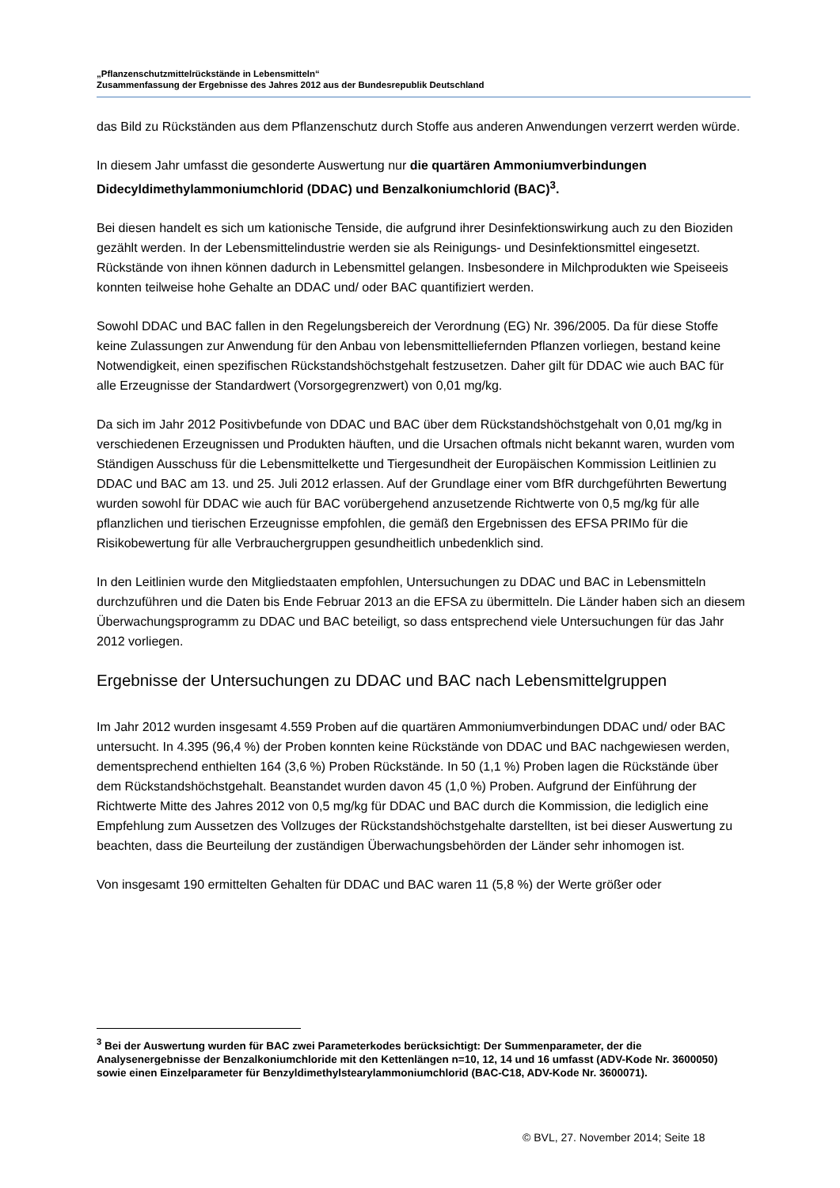„Pflanzenschutzmittelrückstände in Lebensmitteln“
Zusammenfassung der Ergebnisse des Jahres 2012 aus der Bundesrepublik Deutschland
das Bild zu Rückständen aus dem Pflanzenschutz durch Stoffe aus anderen Anwendungen verzerrt werden würde.
In diesem Jahr umfasst die gesonderte Auswertung nur die quartären Ammoniumverbindungen Didecyldimethylammoniumchlorid (DDAC) und Benzalkoniumchlorid (BAC)<sup>3</sup>.
Bei diesen handelt es sich um kationische Tenside, die aufgrund ihrer Desinfektionswirkung auch zu den Bioziden gezählt werden. In der Lebensmittelindustrie werden sie als Reinigungs- und Desinfektionsmittel eingesetzt. Rückstände von ihnen können dadurch in Lebensmittel gelangen. Insbesondere in Milchprodukten wie Speiseeis konnten teilweise hohe Gehalte an DDAC und/ oder BAC quantifiziert werden.
Sowohl DDAC und BAC fallen in den Regelungsbereich der Verordnung (EG) Nr. 396/2005. Da für diese Stoffe keine Zulassungen zur Anwendung für den Anbau von lebensmittelliefernden Pflanzen vorliegen, bestand keine Notwendigkeit, einen spezifischen Rückstandshöchstgehalt festzusetzen. Daher gilt für DDAC wie auch BAC für alle Erzeugnisse der Standardwert (Vorsorgegrenzwert) von 0,01 mg/kg.
Da sich im Jahr 2012 Positivbefunde von DDAC und BAC über dem Rückstandshöchstgehalt von 0,01 mg/kg in verschiedenen Erzeugnissen und Produkten häuften, und die Ursachen oftmals nicht bekannt waren, wurden vom Ständigen Ausschuss für die Lebensmittelkette und Tiergesundheit der Europäischen Kommission Leitlinien zu DDAC und BAC am 13. und 25. Juli 2012 erlassen. Auf der Grundlage einer vom BfR durchgeführten Bewertung wurden sowohl für DDAC wie auch für BAC vorübergehend anzusetzende Richtwerte von 0,5 mg/kg für alle pflanzlichen und tierischen Erzeugnisse empfohlen, die gemäß den Ergebnissen des EFSA PRIMo für die Risikobewertung für alle Verbrauchergruppen gesundheitlich unbedenklich sind.
In den Leitlinien wurde den Mitgliedstaaten empfohlen, Untersuchungen zu DDAC und BAC in Lebensmitteln durchzuführen und die Daten bis Ende Februar 2013 an die EFSA zu übermitteln. Die Länder haben sich an diesem Überwachungsprogramm zu DDAC und BAC beteiligt, so dass entsprechend viele Untersuchungen für das Jahr 2012 vorliegen.
Ergebnisse der Untersuchungen zu DDAC und BAC nach Lebensmittelgruppen
Im Jahr 2012 wurden insgesamt 4.559 Proben auf die quartären Ammoniumverbindungen DDAC und/ oder BAC untersucht. In 4.395 (96,4 %) der Proben konnten keine Rückstände von DDAC und BAC nachgewiesen werden, dementsprechend enthielten 164 (3,6 %) Proben Rückstände. In 50 (1,1 %) Proben lagen die Rückstände über dem Rückstandshöchstgehalt. Beanstandet wurden davon 45 (1,0 %) Proben. Aufgrund der Einführung der Richtwerte Mitte des Jahres 2012 von 0,5 mg/kg für DDAC und BAC durch die Kommission, die lediglich eine Empfehlung zum Aussetzen des Vollzuges der Rückstandshöchstgehalte darstellten, ist bei dieser Auswertung zu beachten, dass die Beurteilung der zuständigen Überwachungsbehörden der Länder sehr inhomogen ist.
Von insgesamt 190 ermittelten Gehalten für DDAC und BAC waren 11 (5,8 %) der Werte größer oder
<sup>3</sup> Bei der Auswertung wurden für BAC zwei Parameterkodes berücksichtigt: Der Summenparameter, der die Analysenergebnisse der Benzalkoniumchloride mit den Kettenlängen n=10, 12, 14 und 16 umfasst (ADV-Kode Nr. 3600050) sowie einen Einzelparameter für Benzyldimethylstearylammoniumchlorid (BAC-C18, ADV-Kode Nr. 3600071).
© BVL, 27. November 2014; Seite 18